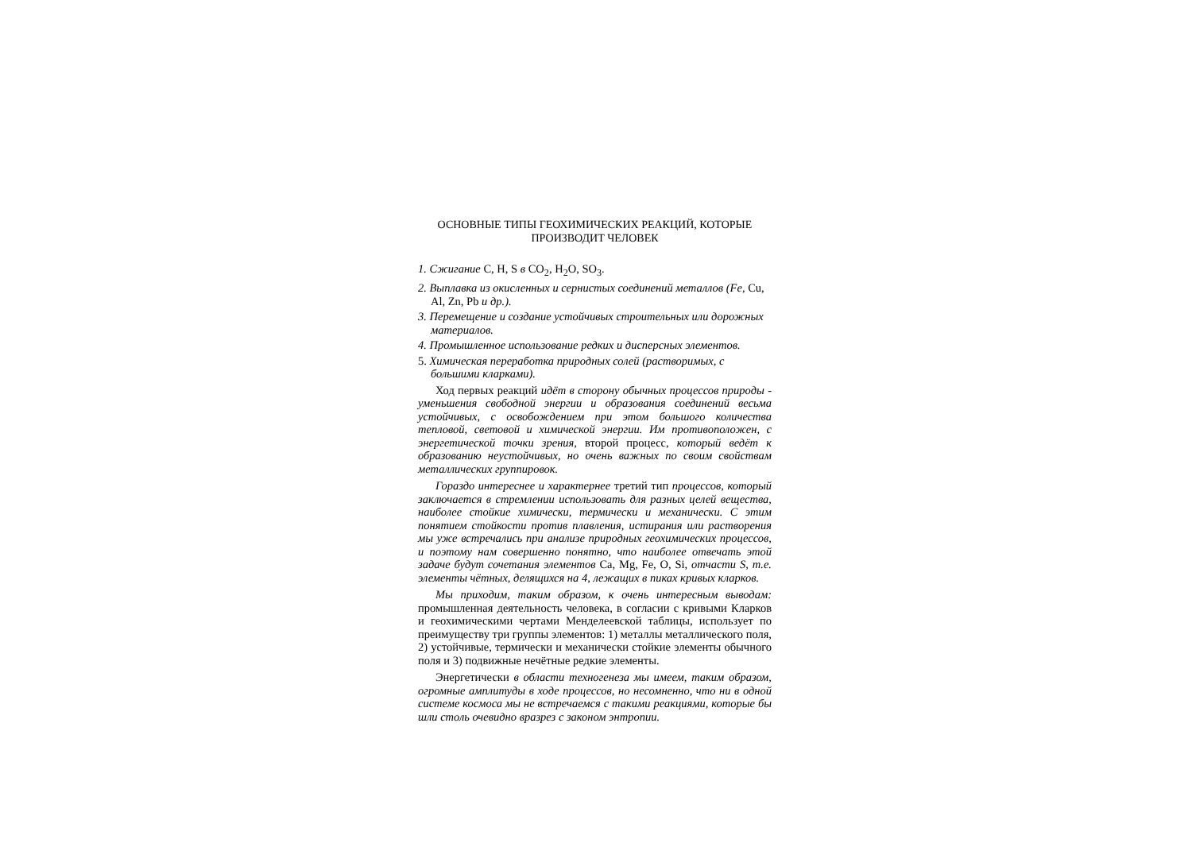ОСНОВНЫЕ ТИПЫ ГЕОХИМИЧЕСКИХ РЕАКЦИЙ, КОТОРЫЕ ПРОИЗВОДИТ ЧЕЛОВЕК
1. Сжигание C, H, S в CO<sub>2</sub>, H<sub>2</sub>O, SO<sub>3</sub>.
2. Выплавка из окисленных и сернистых соединений металлов (Fe, Cu, Al, Zn, Pb и др.).
3. Перемещение и создание устойчивых строительных или дорожных материалов.
4. Промышленное использование редких и дисперсных элементов.
5. Химическая переработка природных солей (растворимых, с большими кларками).
Ход первых реакций идёт в сторону обычных процессов природы - уменьшения свободной энергии и образования соединений весьма устойчивых, с освобождением при этом большого количества тепловой, световой и химической энергии. Им противоположен, с энергетической точки зрения, второй процесс, который ведёт к образованию неустойчивых, но очень важных по своим свойствам металлических группировок.
Гораздо интереснее и характернее третий тип процессов, который заключается в стремлении использовать для разных целей вещества, наиболее стойкие химически, термически и механически. С этим понятием стойкости против плавления, истирания или растворения мы уже встречались при анализе природных геохимических процессов, и поэтому нам совершенно понятно, что наиболее отвечать этой задаче будут сочетания элементов Ca, Mg, Fe, O, Si, отчасти S, т.е. элементы чётных, делящихся на 4, лежащих в пиках кривых кларков.
Мы приходим, таким образом, к очень интересным выводам: промышленная деятельность человека, в согласии с кривыми Кларков и геохимическими чертами Менделеевской таблицы, использует по преимуществу три группы элементов: 1) металлы металлического поля, 2) устойчивые, термически и механически стойкие элементы обычного поля и 3) подвижные нечётные редкие элементы.
Энергетически в области техногенеза мы имеем, таким образом, огромные амплитуды в ходе процессов, но несомненно, что ни в одной системе космоса мы не встречаемся с такими реакциями, которые бы шли столь очевидно вразрез с законом энтропии.